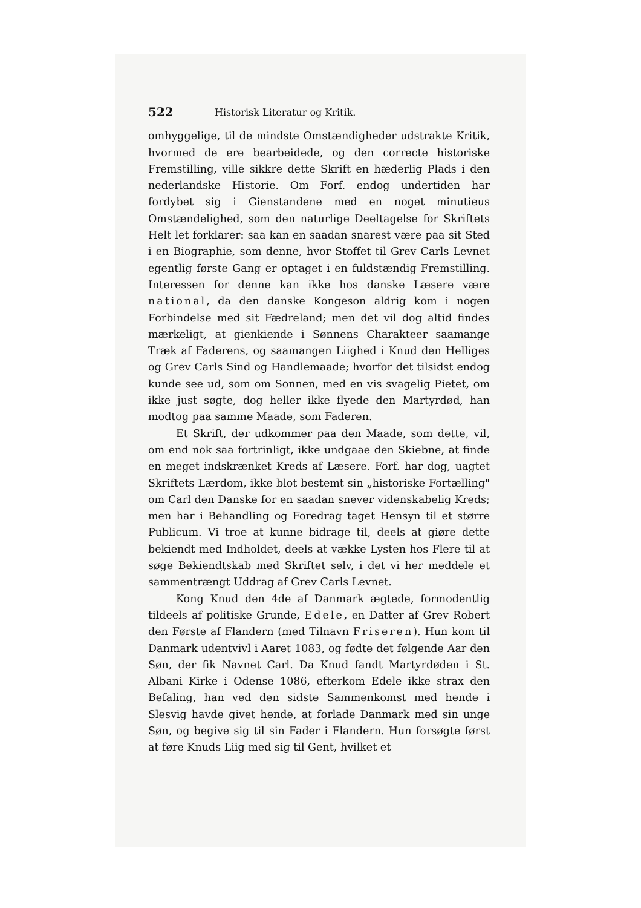522 Historisk Literatur og Kritik.
omhyggelige, til de mindste Omstændigheder udstrakte Kritik, hvormed de ere bearbeidede, og den correcte historiske Fremstilling, ville sikkre dette Skrift en hæderlig Plads i den nederlandske Historie. Om Forf. endog undertiden har fordybet sig i Gienstandene med en noget minutieus Omstændelighed, som den naturlige Deeltagelse for Skriftets Helt let forklarer: saa kan en saadan snarest være paa sit Sted i en Biographie, som denne, hvor Stoffet til Grev Carls Levnet egentlig første Gang er optaget i en fuldstændig Fremstilling. Interessen for denne kan ikke hos danske Læsere være national, da den danske Kongeson aldrig kom i nogen Forbindelse med sit Fædreland; men det vil dog altid findes mærkeligt, at gienkiende i Sønnens Charakteer saamange Træk af Faderens, og saamangen Liighed i Knud den Helliges og Grev Carls Sind og Handlemaade; hvorfor det tilsidst endog kunde see ud, som om Sonnen, med en vis svagelig Pietet, om ikke just søgte, dog heller ikke flyede den Martyrdød, han modtog paa samme Maade, som Faderen.
Et Skrift, der udkommer paa den Maade, som dette, vil, om end nok saa fortrinligt, ikke undgaae den Skiebne, at finde en meget indskrænket Kreds af Læsere. Forf. har dog, uagtet Skriftets Lærdom, ikke blot bestemt sin „historiske Fortælling" om Carl den Danske for en saadan snever videnskabelig Kreds; men har i Behandling og Foredrag taget Hensyn til et større Publicum. Vi troe at kunne bidrage til, deels at giøre dette bekiendt med Indholdet, deels at vække Lysten hos Flere til at søge Bekiendtskab med Skriftet selv, i det vi her meddele et sammentrængt Uddrag af Grev Carls Levnet.
Kong Knud den 4de af Danmark ægtede, formodentlig tildeels af politiske Grunde, Edele, en Datter af Grev Robert den Første af Flandern (med Tilnavn Friseren). Hun kom til Danmark udentvivl i Aaret 1083, og fødte det følgende Aar den Søn, der fik Navnet Carl. Da Knud fandt Martyrdøden i St. Albani Kirke i Odense 1086, efterkom Edele ikke strax den Befaling, han ved den sidste Sammenkomst med hende i Slesvig havde givet hende, at forlade Danmark med sin unge Søn, og begive sig til sin Fader i Flandern. Hun forsøgte først at føre Knuds Liig med sig til Gent, hvilket et